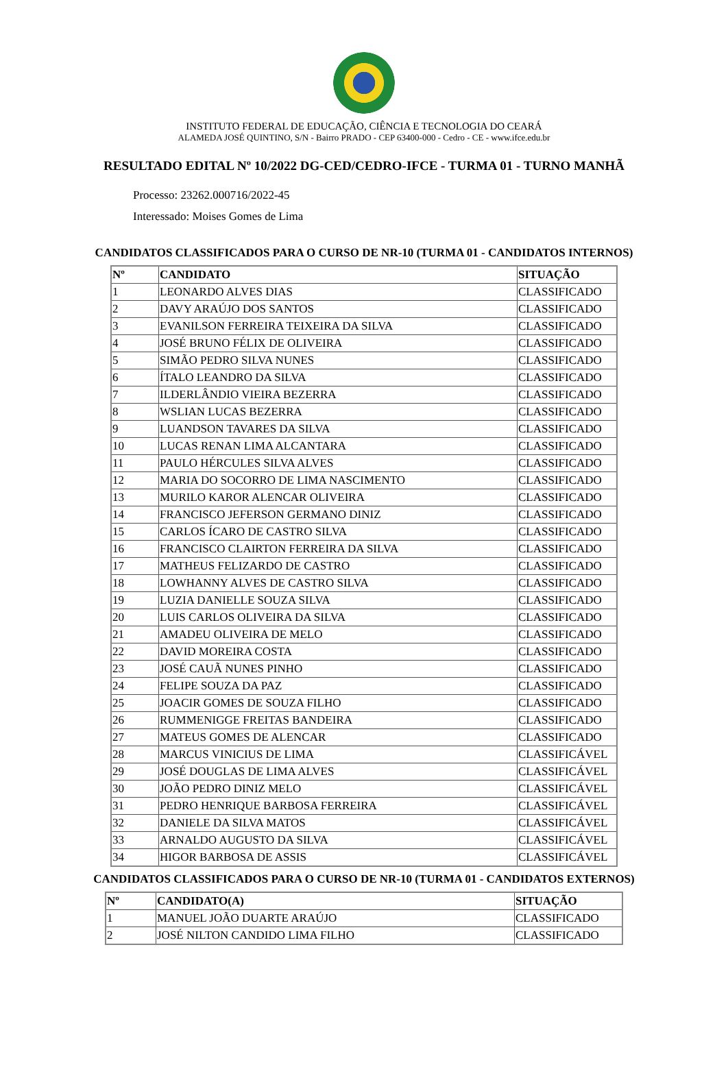INSTITUTO FEDERAL DE EDUCAÇÃO, CIÊNCIA E TECNOLOGIA DO CEARÁ
ALAMEDA JOSÉ QUINTINO, S/N - Bairro PRADO - CEP 63400-000 - Cedro - CE - www.ifce.edu.br
RESULTADO EDITAL Nº 10/2022 DG-CED/CEDRO-IFCE - TURMA 01 - TURNO MANHÃ
Processo: 23262.000716/2022-45
Interessado: Moises Gomes de Lima
CANDIDATOS CLASSIFICADOS PARA O CURSO DE NR-10 (TURMA 01 - CANDIDATOS INTERNOS)
| Nº | CANDIDATO | SITUAÇÃO |
| --- | --- | --- |
| 1 | LEONARDO ALVES DIAS | CLASSIFICADO |
| 2 | DAVY ARAÚJO DOS SANTOS | CLASSIFICADO |
| 3 | EVANILSON FERREIRA TEIXEIRA DA SILVA | CLASSIFICADO |
| 4 | JOSÉ BRUNO FÉLIX DE OLIVEIRA | CLASSIFICADO |
| 5 | SIMÃO PEDRO SILVA NUNES | CLASSIFICADO |
| 6 | ÍTALO LEANDRO DA SILVA | CLASSIFICADO |
| 7 | ILDERLÂNDIO VIEIRA BEZERRA | CLASSIFICADO |
| 8 | WSLIAN LUCAS BEZERRA | CLASSIFICADO |
| 9 | LUANDSON TAVARES DA SILVA | CLASSIFICADO |
| 10 | LUCAS RENAN LIMA ALCANTARA | CLASSIFICADO |
| 11 | PAULO HÉRCULES SILVA ALVES | CLASSIFICADO |
| 12 | MARIA DO SOCORRO DE LIMA NASCIMENTO | CLASSIFICADO |
| 13 | MURILO KAROR ALENCAR OLIVEIRA | CLASSIFICADO |
| 14 | FRANCISCO JEFERSON GERMANO DINIZ | CLASSIFICADO |
| 15 | CARLOS ÍCARO DE CASTRO SILVA | CLASSIFICADO |
| 16 | FRANCISCO CLAIRTON FERREIRA DA SILVA | CLASSIFICADO |
| 17 | MATHEUS FELIZARDO DE CASTRO | CLASSIFICADO |
| 18 | LOWHANNY ALVES DE CASTRO SILVA | CLASSIFICADO |
| 19 | LUZIA DANIELLE SOUZA SILVA | CLASSIFICADO |
| 20 | LUIS CARLOS OLIVEIRA DA SILVA | CLASSIFICADO |
| 21 | AMADEU OLIVEIRA DE MELO | CLASSIFICADO |
| 22 | DAVID MOREIRA COSTA | CLASSIFICADO |
| 23 | JOSÉ CAUÃ NUNES PINHO | CLASSIFICADO |
| 24 | FELIPE SOUZA DA PAZ | CLASSIFICADO |
| 25 | JOACIR GOMES DE SOUZA FILHO | CLASSIFICADO |
| 26 | RUMMENIGGE FREITAS BANDEIRA | CLASSIFICADO |
| 27 | MATEUS GOMES DE ALENCAR | CLASSIFICADO |
| 28 | MARCUS VINICIUS DE LIMA | CLASSIFICÁVEL |
| 29 | JOSÉ DOUGLAS DE LIMA ALVES | CLASSIFICÁVEL |
| 30 | JOÃO PEDRO DINIZ MELO | CLASSIFICÁVEL |
| 31 | PEDRO HENRIQUE BARBOSA FERREIRA | CLASSIFICÁVEL |
| 32 | DANIELE DA SILVA MATOS | CLASSIFICÁVEL |
| 33 | ARNALDO AUGUSTO DA SILVA | CLASSIFICÁVEL |
| 34 | HIGOR BARBOSA DE ASSIS | CLASSIFICÁVEL |
CANDIDATOS CLASSIFICADOS PARA O CURSO DE NR-10 (TURMA 01 - CANDIDATOS EXTERNOS)
| Nº | CANDIDATO(A) | SITUAÇÃO |
| --- | --- | --- |
| 1 | MANUEL JOÃO DUARTE ARAÚJO | CLASSIFICADO |
| 2 | JOSÉ NILTON CANDIDO LIMA FILHO | CLASSIFICADO |